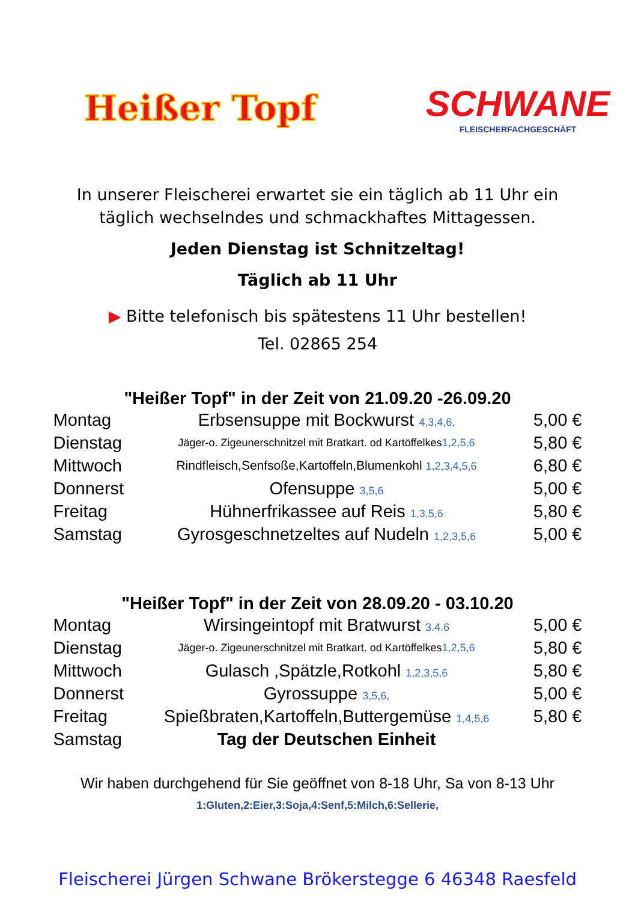Heißer Topf
SCHWANE
FLEISCHERFACHGESCHÄFT
In unserer Fleischerei erwartet sie ein täglich ab 11 Uhr ein
täglich wechselndes und schmackhaftes Mittagessen.
Jeden Dienstag ist Schnitzeltag!
Täglich ab 11 Uhr
▶ Bitte telefonisch bis spätestens 11 Uhr bestellen!
Tel. 02865 254
"Heißer Topf" in der Zeit von 21.09.20 -26.09.20
| Montag | Erbsensuppe mit Bockwurst 4,3,4,6, | 5,00 € |
| Dienstag | Jäger-o. Zigeunerschnitzel mit Bratkart. od Kartöffelkes 1,2,5,6 | 5,80 € |
| Mittwoch | Rindfleisch,Senfsoße,Kartoffeln,Blumenkohl 1,2,3,4,5,6 | 6,80 € |
| Donnerst | Ofensuppe 3,5,6 | 5,00 € |
| Freitag | Hühnerfrikassee auf Reis 1,3,5,6 | 5,80 € |
| Samstag | Gyrosgeschnetzeltes auf Nudeln 1,2,3,5,6 | 5,00 € |
"Heißer Topf" in der Zeit von 28.09.20 - 03.10.20
| Montag | Wirsingeintopf mit Bratwurst 3.4.6 | 5,00 € |
| Dienstag | Jäger-o. Zigeunerschnitzel mit Bratkart. od Kartöffelkes 1,2,5,6 | 5,80 € |
| Mittwoch | Gulasch ,Spätzle,Rotkohl 1,2,3,5,6 | 5,80 € |
| Donnerst | Gyrossuppe 3,5,6, | 5,00 € |
| Freitag | Spießbraten,Kartoffeln,Buttergemüse 1,4,5,6 | 5,80 € |
| Samstag | Tag der Deutschen Einheit | |
Wir haben durchgehend für Sie geöffnet von 8-18 Uhr, Sa von 8-13 Uhr
1:Gluten,2:Eier,3:Soja,4:Senf,5:Milch,6:Sellerie,
Fleischerei Jürgen Schwane Brökerstegge 6 46348 Raesfeld